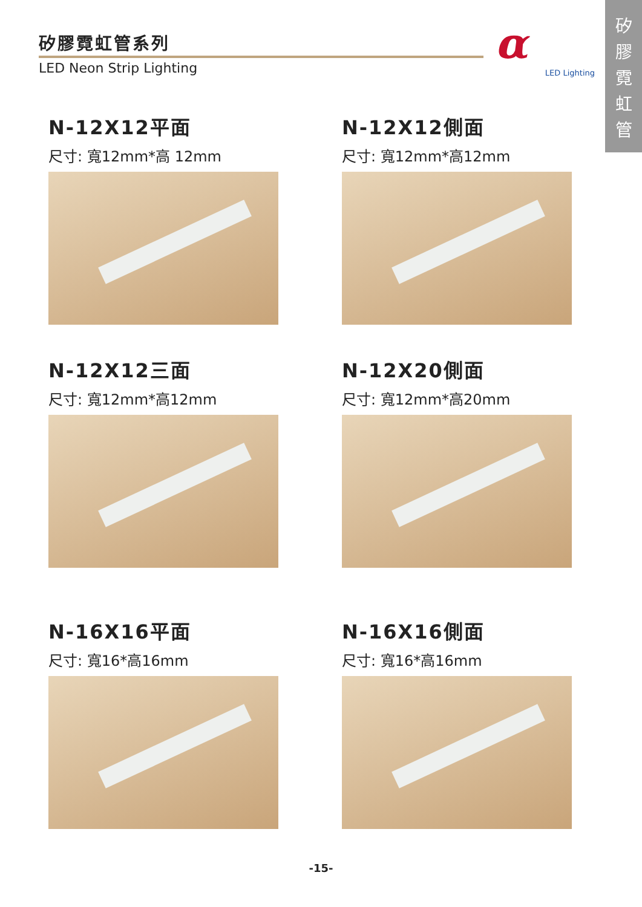矽膠霓虹管系列
LED Neon Strip Lighting
α
LED Lighting
矽
膠
霓
虹
管
N-12X12平面
尺寸: 寬12mm*高 12mm
N-12X12側面
尺寸: 寬12mm*高12mm
N-12X12三面
尺寸: 寬12mm*高12mm
N-12X20側面
尺寸: 寬12mm*高20mm
N-16X16平面
尺寸: 寬16*高16mm
N-16X16側面
尺寸: 寬16*高16mm
-15-